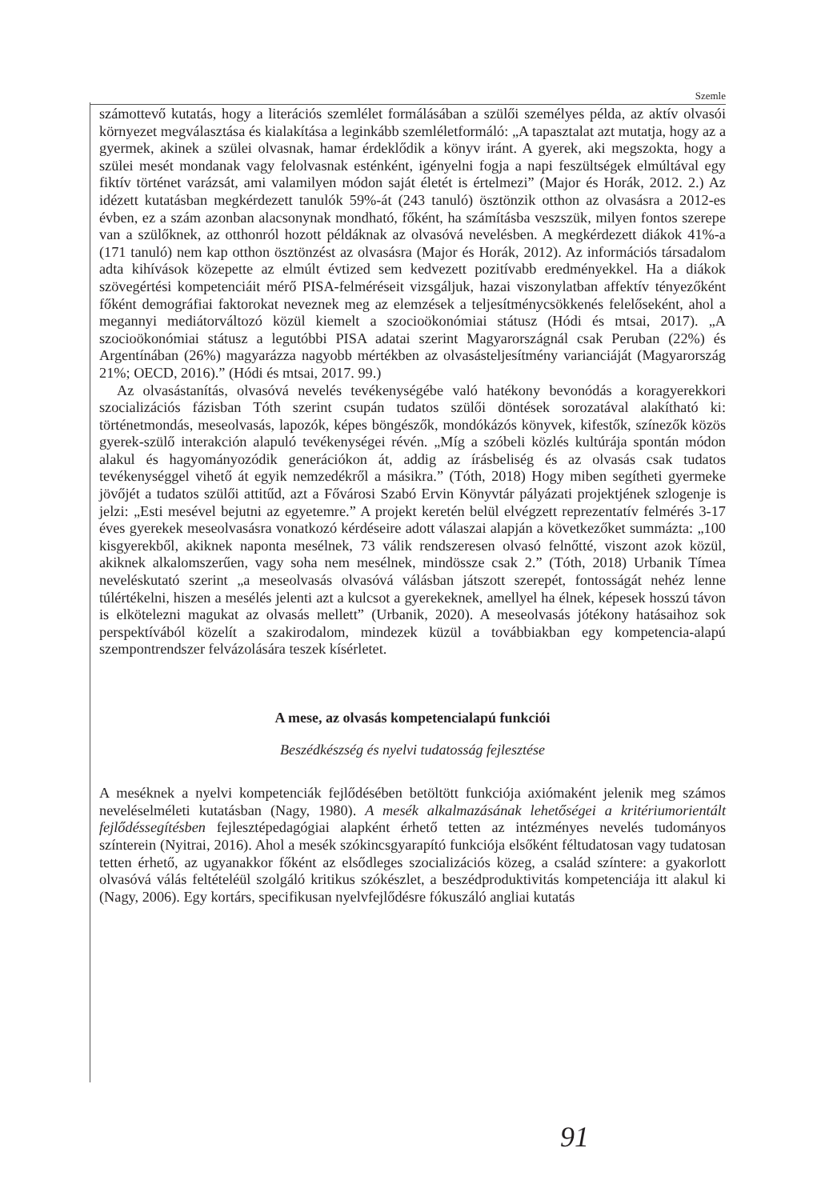Szemle
számottevő kutatás, hogy a literációs szemlélet formálásában a szülői személyes példa, az aktív olvasói környezet megválasztása és kialakítása a leginkább szemléletformáló: „A tapasztalat azt mutatja, hogy az a gyermek, akinek a szülei olvasnak, hamar érdeklődik a könyv iránt. A gyerek, aki megszokta, hogy a szülei mesét mondanak vagy felolvasnak esténként, igényelni fogja a napi feszültségek elmúltával egy fiktív történet varázsát, ami valamilyen módon saját életét is értelmezi” (Major és Horák, 2012. 2.) Az idézett kutatásban megkérdezett tanulók 59%-át (243 tanuló) ösztönzik otthon az olvasásra a 2012-es évben, ez a szám azonban alacsonynak mondható, főként, ha számításba veszszük, milyen fontos szerepe van a szülőknek, az otthonról hozott példáknak az olvasóvá nevelésben. A megkérdezett diákok 41%-a (171 tanuló) nem kap otthon ösztönzést az olvasásra (Major és Horák, 2012). Az információs társadalom adta kihívások közepette az elmúlt évtized sem kedvezett pozitívabb eredményekkel. Ha a diákok szövegértési kompetenciáit mérő PISA-felméréseit vizsgáljuk, hazai viszonylatban affektív tényezőként főként demográfiai faktorokat neveznek meg az elemzések a teljesítménycsökkenés felelőseként, ahol a megannyi mediátorváltozó közül kiemelt a szocioökonómiai státusz (Hódi és mtsai, 2017). „A szocioökonómiai státusz a legutóbbi PISA adatai szerint Magyarországnál csak Peruban (22%) és Argentínában (26%) magyarázza nagyobb mértékben az olvasásteljesítmény varianciáját (Magyarország 21%; OECD, 2016).” (Hódi és mtsai, 2017. 99.)
Az olvasástanítás, olvasóvá nevelés tevékenységébe való hatékony bevonódás a koragyerekkori szocializációs fázisban Tóth szerint csupán tudatos szülői döntések sorozatával alakítható ki: történetmondás, meseolvasás, lapozók, képes böngészők, mondókázós könyvek, kifestők, színezők közös gyerek-szülő interakción alapuló tevékenységei révén. „Míg a szóbeli közlés kultúrája spontán módon alakul és hagyományozódik generációkon át, addig az írásbeliség és az olvasás csak tudatos tevékenységgel vihető át egyik nemzedékről a másikra.” (Tóth, 2018) Hogy miben segítheti gyermeke jövőjét a tudatos szülői attitűd, azt a Fővárosi Szabó Ervin Könyvtár pályázati projektjének szlogenje is jelzi: „Esti mesével bejutni az egyetemre.” A projekt keretén belül elvégzett reprezentatív felmérés 3-17 éves gyerekek meseolvasásra vonatkozó kérdéseire adott válaszai alapján a következőket summázta: „100 kisgyerekből, akiknek naponta mesélnek, 73 válik rendszeresen olvasó felnőtté, viszont azok közül, akiknek alkalomszerűen, vagy soha nem mesélnek, mindössze csak 2.” (Tóth, 2018) Urbanik Tímea neveléskutató szerint „a meseolvasás olvasóvá válásban játszott szerepét, fontosságát nehéz lenne túlértékelni, hiszen a mesélés jelenti azt a kulcsot a gyerekeknek, amellyel ha élnek, képesek hosszú távon is elkötelezni magukat az olvasás mellett” (Urbanik, 2020). A meseolvasás jótékony hatásaihoz sok perspektívából közelít a szakirodalom, mindezek küzül a továbbiakban egy kompetencia-alapú szempontrendszer felvázolására teszek kísérletet.
A mese, az olvasás kompetencialapú funkciói
Beszédkészség és nyelvi tudatosság fejlesztése
A meséknek a nyelvi kompetenciák fejlődésében betöltött funkciója axiómaként jelenik meg számos neveléselméleti kutatásban (Nagy, 1980). A mesék alkalmazásának lehetőségei a kritériumorientált fejlődéssegítésben fejlesztépedagógiai alapként érhető tetten az intézményes nevelés tudományos színterein (Nyitrai, 2016). Ahol a mesék szókincsgyarapító funkciója elsőként féltudatosan vagy tudatosan tetten érhető, az ugyanakkor főként az elsődleges szocializációs közeg, a család színtere: a gyakorlott olvasóvá válás feltételéül szolgáló kritikus szókészlet, a beszédproduktivitás kompetenciája itt alakul ki (Nagy, 2006). Egy kortárs, specifikusan nyelvfejlődésre fókuszáló angliai kutatás
91